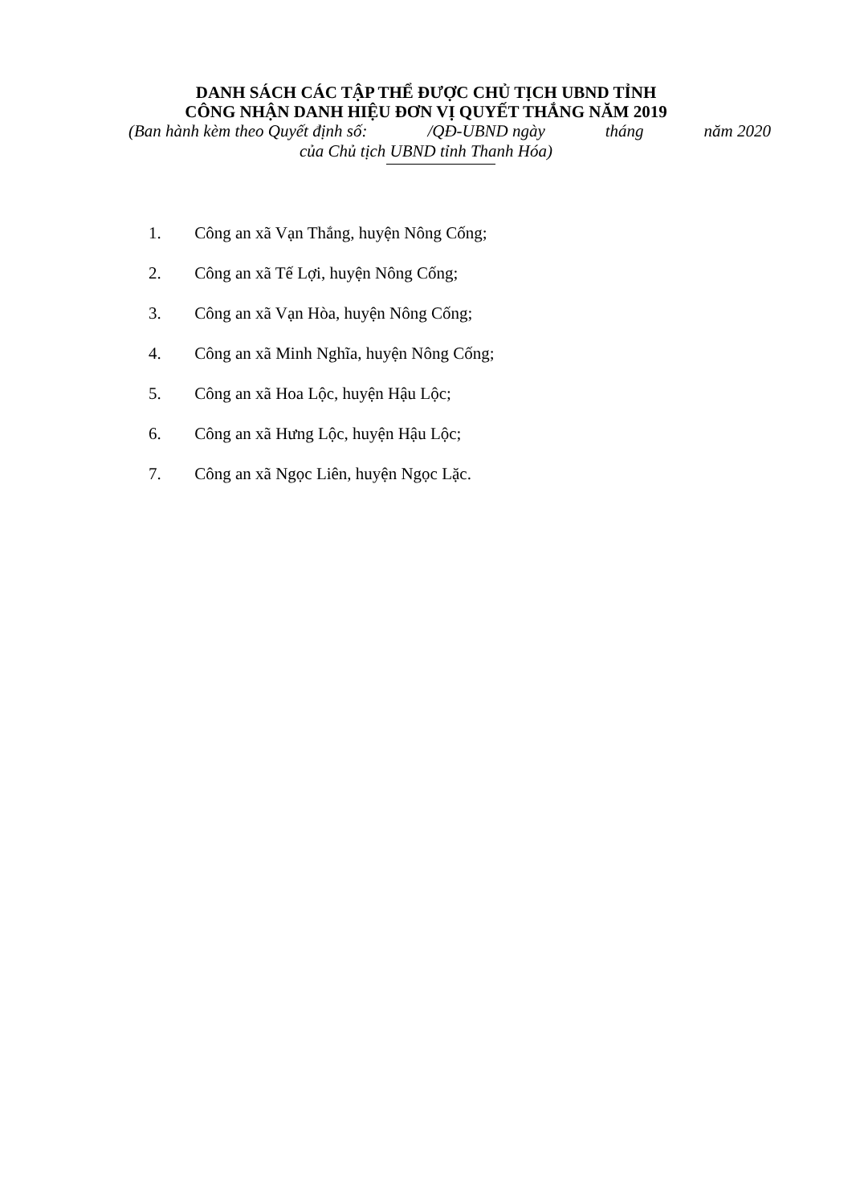DANH SÁCH CÁC TẬP THỂ ĐƯỢC CHỦ TỊCH UBND TỈNH
CÔNG NHẬN DANH HIỆU ĐƠN VỊ QUYẾT THẮNG NĂM 2019
(Ban hành kèm theo Quyết định số: /QĐ-UBND ngày tháng năm 2020
của Chủ tịch UBND tỉnh Thanh Hóa)
1. Công an xã Vạn Thắng, huyện Nông Cống;
2. Công an xã Tế Lợi, huyện Nông Cống;
3. Công an xã Vạn Hòa, huyện Nông Cống;
4. Công an xã Minh Nghĩa, huyện Nông Cống;
5. Công an xã Hoa Lộc, huyện Hậu Lộc;
6. Công an xã Hưng Lộc, huyện Hậu Lộc;
7. Công an xã Ngọc Liên, huyện Ngọc Lặc.